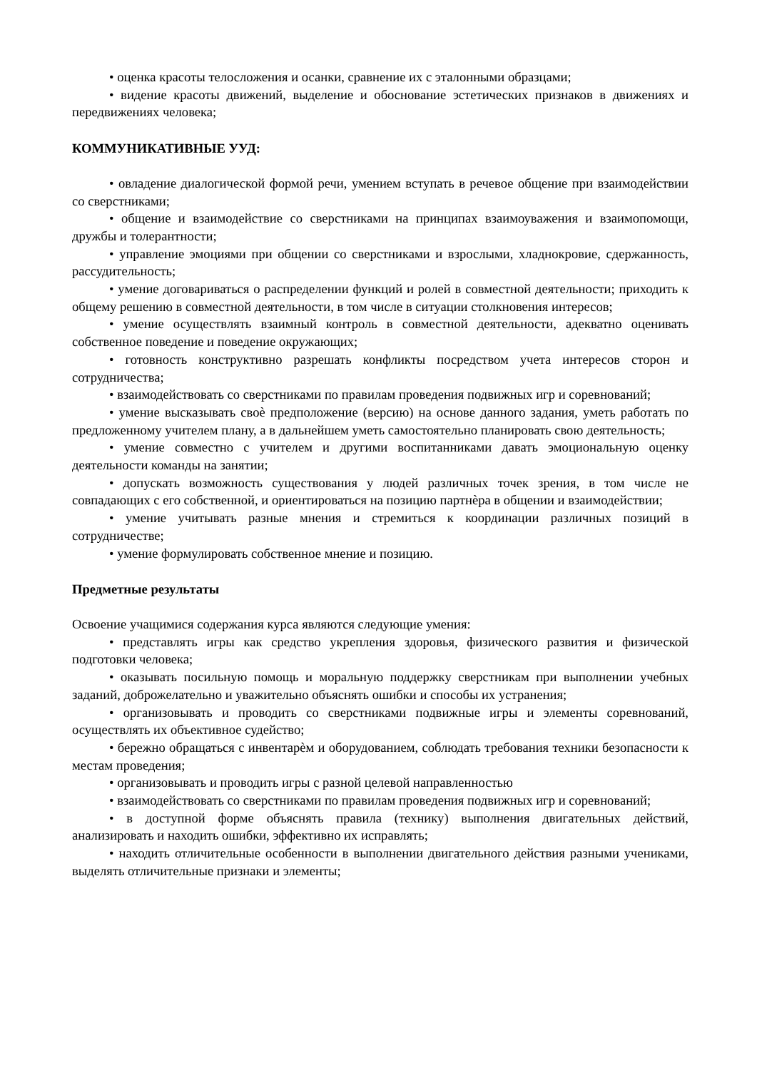• оценка красоты телосложения и осанки, сравнение их с эталонными образцами;
• видение красоты движений, выделение и обоснование эстетических признаков в движениях и передвижениях человека;
КОММУНИКАТИВНЫЕ УУД:
• овладение диалогической формой речи, умением вступать в речевое общение при взаимодействии со сверстниками;
• общение и взаимодействие со сверстниками на принципах взаимоуважения и взаимопомощи, дружбы и толерантности;
• управление эмоциями при общении со сверстниками и взрослыми, хладнокровие, сдержанность, рассудительность;
• умение договариваться о распределении функций и ролей в совместной деятельности; приходить к общему решению в совместной деятельности, в том числе в ситуации столкновения интересов;
• умение осуществлять взаимный контроль в совместной деятельности, адекватно оценивать собственное поведение и поведение окружающих;
• готовность конструктивно разрешать конфликты посредством учета интересов сторон и сотрудничества;
• взаимодействовать со сверстниками по правилам проведения подвижных игр и соревнований;
• умение высказывать своѐ предположение (версию) на основе данного задания, уметь работать по предложенному учителем плану, а в дальнейшем уметь самостоятельно планировать свою деятельность;
• умение совместно с учителем и другими воспитанниками давать эмоциональную оценку деятельности команды на занятии;
• допускать возможность существования у людей различных точек зрения, в том числе не совпадающих с его собственной, и ориентироваться на позицию партнѐра в общении и взаимодействии;
• умение учитывать разные мнения и стремиться к координации различных позиций в сотрудничестве;
• умение формулировать собственное мнение и позицию.
Предметные результаты
Освоение учащимися содержания курса являются следующие умения:
• представлять игры как средство укрепления здоровья, физического развития и физической подготовки человека;
• оказывать посильную помощь и моральную поддержку сверстникам при выполнении учебных заданий, доброжелательно и уважительно объяснять ошибки и способы их устранения;
• организовывать и проводить со сверстниками подвижные игры и элементы соревнований, осуществлять их объективное судейство;
• бережно обращаться с инвентарѐм и оборудованием, соблюдать требования техники безопасности к местам проведения;
• организовывать и проводить игры с разной целевой направленностью
• взаимодействовать со сверстниками по правилам проведения подвижных игр и соревнований;
• в доступной форме объяснять правила (технику) выполнения двигательных действий, анализировать и находить ошибки, эффективно их исправлять;
• находить отличительные особенности в выполнении двигательного действия разными учениками, выделять отличительные признаки и элементы;